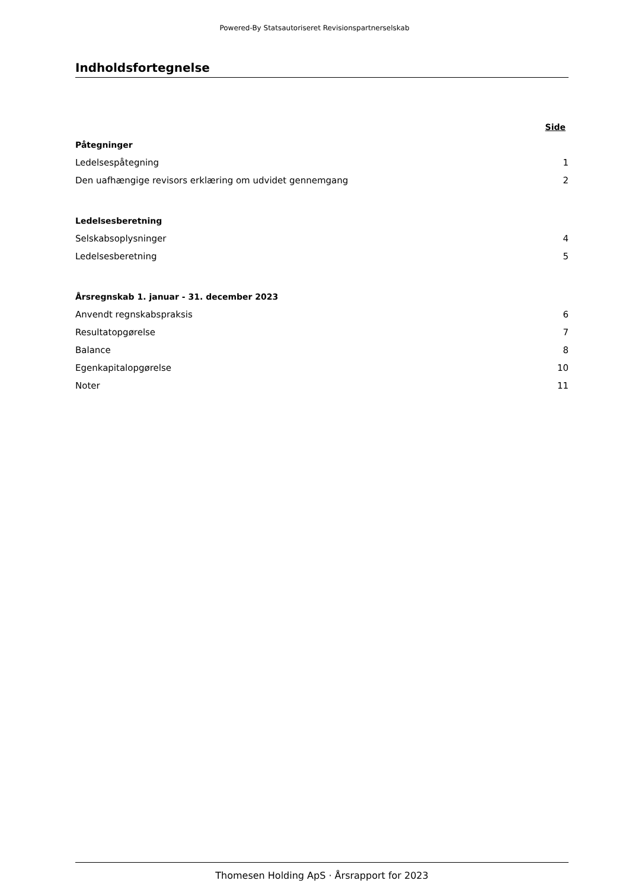Powered-By Statsautoriseret Revisionspartnerselskab
Indholdsfortegnelse
| | Side |
| Påtegninger | |
| Ledelsespåtegning | 1 |
| Den uafhængige revisors erklæring om udvidet gennemgang | 2 |
| Ledelsesberetning | |
| Selskabsoplysninger | 4 |
| Ledelsesberetning | 5 |
| Årsregnskab 1. januar - 31. december 2023 | |
| Anvendt regnskabspraksis | 6 |
| Resultatopgørelse | 7 |
| Balance | 8 |
| Egenkapitalopgørelse | 10 |
| Noter | 11 |
Thomesen Holding ApS · Årsrapport for 2023